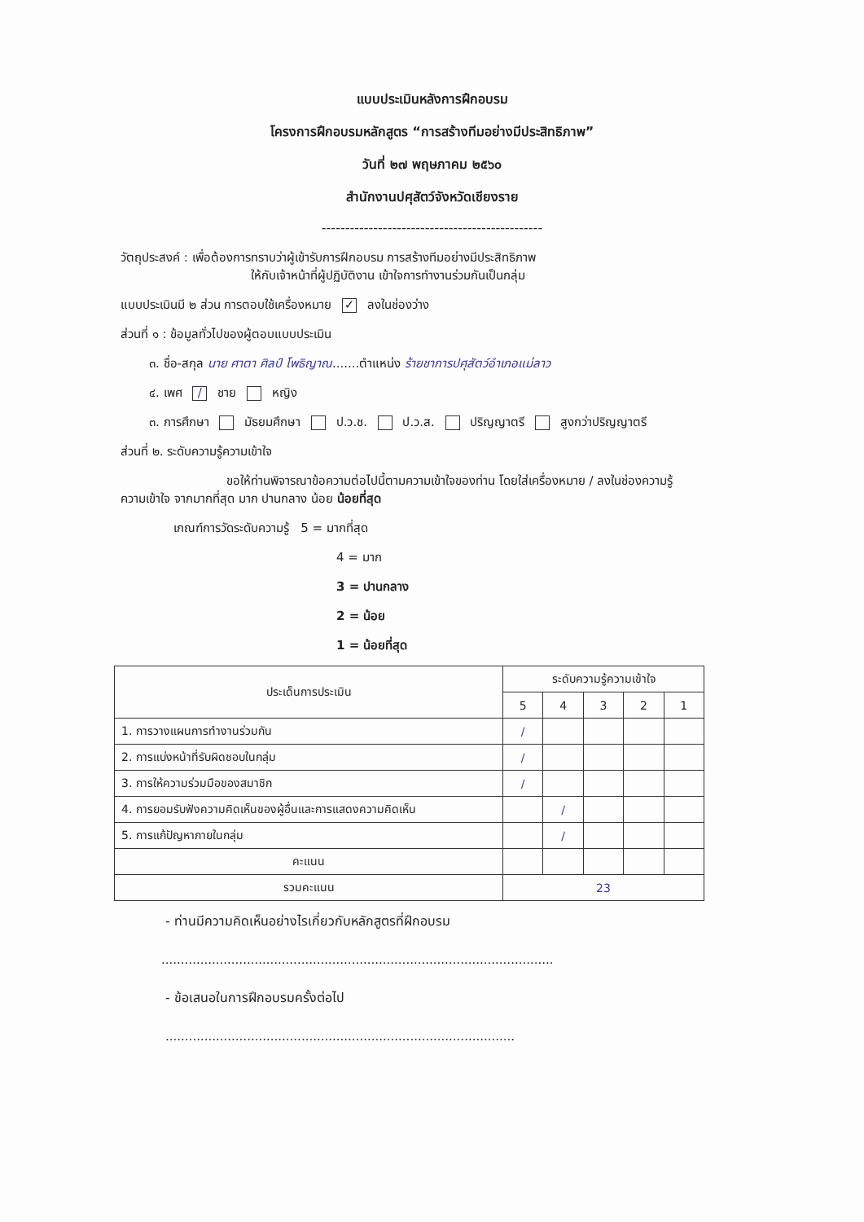แบบประเมินหลังการฝึกอบรม
โครงการฝึกอบรมหลักสูตร “การสร้างทีมอย่างมีประสิทธิภาพ”
วันที่ ๒๗ พฤษภาคม ๒๕๖๐
สำนักงานปศุสัตว์จังหวัดเชียงราย
-----------------------------------------------
วัตถุประสงค์ : เพื่อต้องการทราบว่าผู้เข้ารับการฝึกอบรม การสร้างทีมอย่างมีประสิทธิภาพ
ให้กับเจ้าหน้าที่ผู้ปฏิบัติงาน เข้าใจการทำงานร่วมกันเป็นกลุ่ม
แบบประเมินมี ๒ ส่วน การตอบใช้เครื่องหมาย ✓ ลงในช่องว่าง
ส่วนที่ ๑ : ข้อมูลทั่วไปของผู้ตอบแบบประเมิน
๓. ชื่อ-สกุล นาย ศาตา ศิลป์ โพธิญาณ.......ตำแหน่ง ร้ายชาการปศุสัตว์อำเภอแม่ลาว
๔. เพศ / ชาย หญิง
๓. การศึกษา มัธยมศึกษา ป.ว.ช. ป.ว.ส. ปริญญาตรี สูงกว่าปริญญาตรี
ส่วนที่ ๒. ระดับความรู้ความเข้าใจ
ขอให้ท่านพิจารณาข้อความต่อไปนี้ตามความเข้าใจของท่าน โดยใส่เครื่องหมาย / ลงในช่องความรู้
ความเข้าใจ จากมากที่สุด มาก ปานกลาง น้อย น้อยที่สุด
เกณฑ์การวัดระดับความรู้ 5 = มากที่สุด
4 = มาก
3 = ปานกลาง
2 = น้อย
1 = น้อยที่สุด
| ประเด็นการประเมิน | ระดับความรู้ความเข้าใจ | | | | |
| --- | --- | --- | --- | --- | --- |
| | 5 | 4 | 3 | 2 | 1 |
| 1. การวางแผนการทำงานร่วมกัน | / | | | | |
| 2. การแบ่งหน้าที่รับผิดชอบในกลุ่ม | / | | | | |
| 3. การให้ความร่วมมือของสมาชิก | / | | | | |
| 4. การยอมรับฟังความคิดเห็นของผู้อื่นและการแสดงความคิดเห็น | | / | | | |
| 5. การแก้ปัญหาภายในกลุ่ม | | / | | | |
| คะแนน | | | | | |
| รวมคะแนน | 23 | | | | |
- ท่านมีความคิดเห็นอย่างไรเกี่ยวกับหลักสูตรที่ฝึกอบรม
.....................................................................................................
- ข้อเสนอในการฝึกอบรมครั้งต่อไป
..........................................................................................